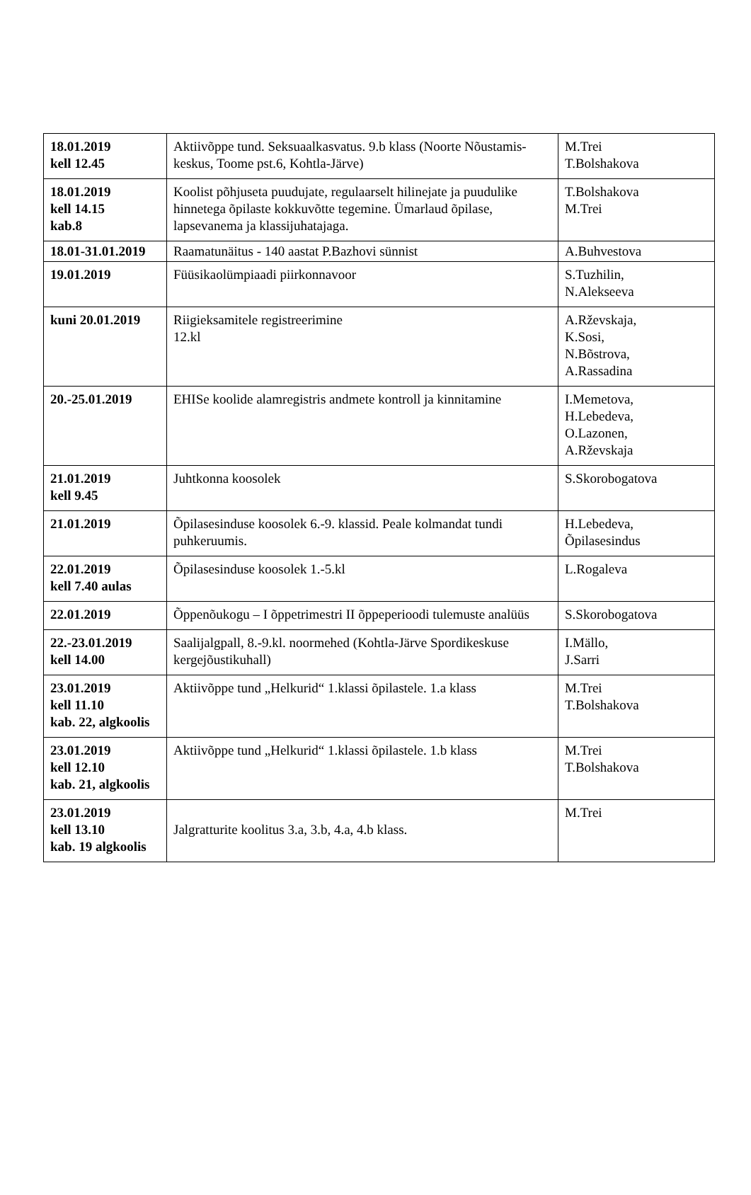| 18.01.2019 kell 12.45 | Aktiivõppe tund. Seksuaalkasvatus. 9.b klass (Noorte Nõustamis-keskus, Toome pst.6, Kohtla-Järve) | M.Trei T.Bolshakova |
| 18.01.2019 kell 14.15 kab.8 | Koolist põhjuseta puudujate, regulaarselt hilinejate ja puudulike hinnetega õpilaste kokkuvõtte tegemine. Ümarlaud õpilase, lapsevanema ja klassijuhatajaga. | T.Bolshakova M.Trei |
| 18.01-31.01.2019 | Raamatunäitus - 140 aastat P.Bazhovi sünnist | A.Buhvestova |
| 19.01.2019 | Füüsikaolümpiaadi piirkonnavoor | S.Tuzhilin, N.Alekseeva |
| kuni 20.01.2019 | Riigieksamitele registreerimine 12.kl | A.Rževskaja, K.Sosi, N.Bõstrova, A.Rassadina |
| 20.-25.01.2019 | EHISe koolide alamregistris andmete kontroll ja kinnitamine | I.Memetova, H.Lebedeva, O.Lazonen, A.Rževskaja |
| 21.01.2019 kell 9.45 | Juhtkonna koosolek | S.Skorobogatova |
| 21.01.2019 | Õpilasesinduse koosolek 6.-9. klassid. Peale kolmandat tundi puhkeruumis. | H.Lebedeva, Õpilasesindus |
| 22.01.2019 kell 7.40 aulas | Õpilasesinduse koosolek 1.-5.kl | L.Rogaleva |
| 22.01.2019 | Õppenõukogu – I õppetrimestri II õppeperioodi tulemuste analüüs | S.Skorobogatova |
| 22.-23.01.2019 kell 14.00 | Saalijalgpall, 8.-9.kl. noormehed (Kohtla-Järve Spordikeskuse kergejõustikuhall) | I.Mällo, J.Sarri |
| 23.01.2019 kell 11.10 kab. 22, algkoolis | Aktiivõppe tund „Helkurid“ 1.klassi õpilastele. 1.a klass | M.Trei T.Bolshakova |
| 23.01.2019 kell 12.10 kab. 21, algkoolis | Aktiivõppe tund „Helkurid“ 1.klassi õpilastele. 1.b klass | M.Trei T.Bolshakova |
| 23.01.2019 kell 13.10 kab. 19 algkoolis | Jalgratturite koolitus 3.a, 3.b, 4.a, 4.b klass. | M.Trei |